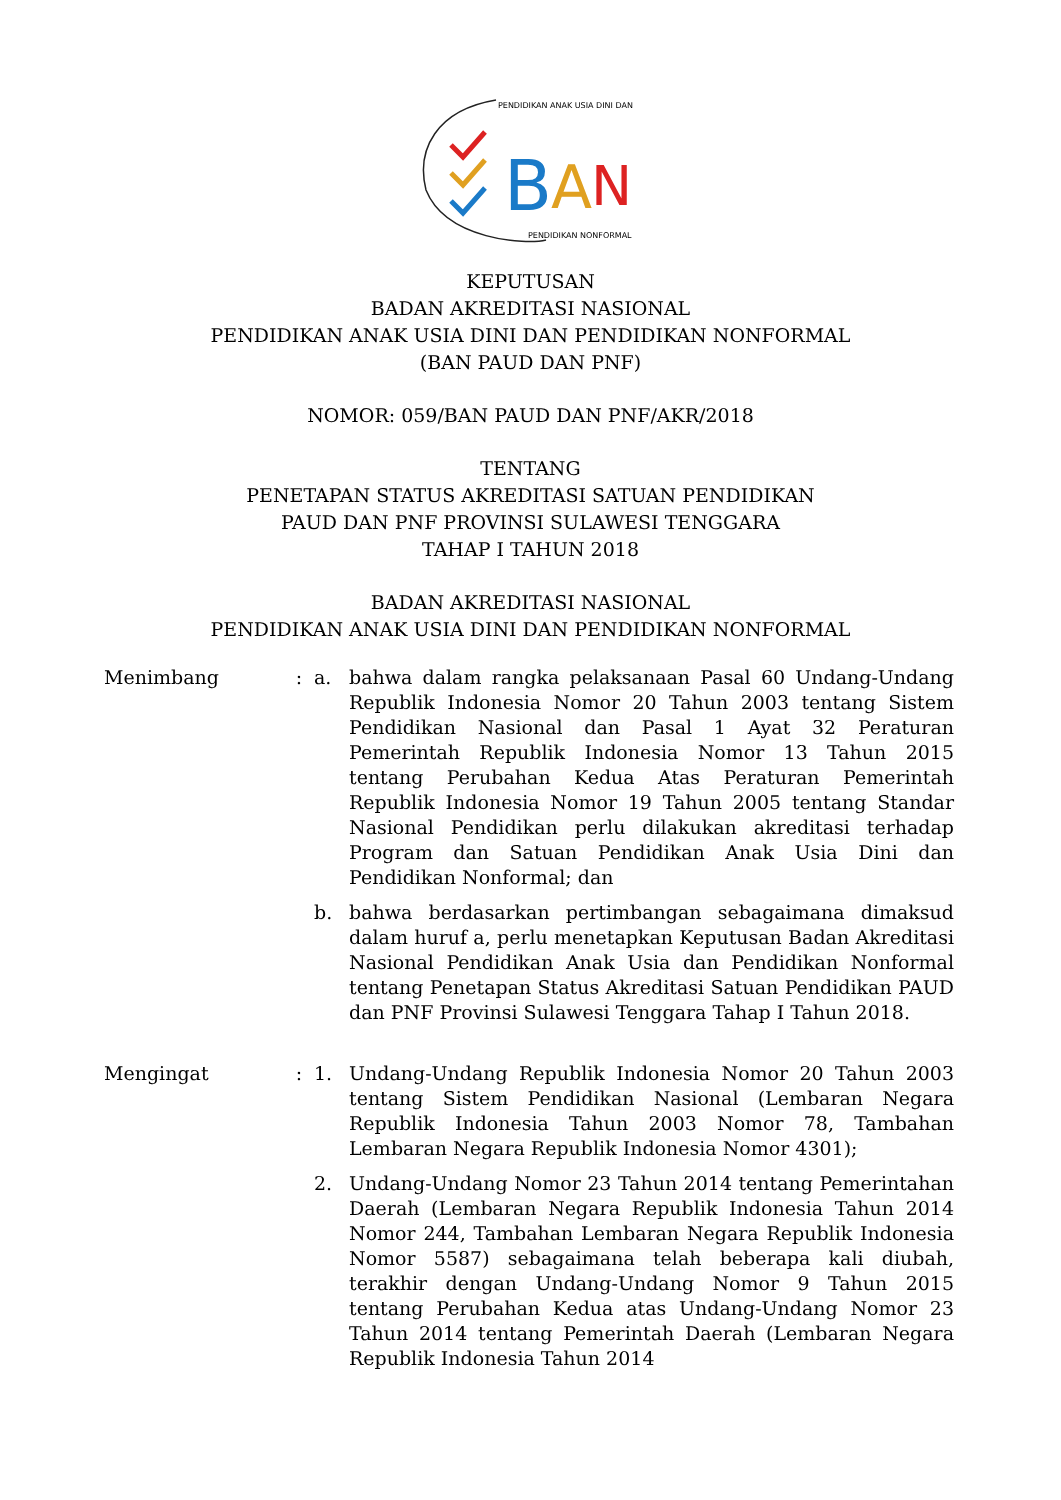PENDIDIKAN ANAK USIA DINI DAN
PENDIDIKAN NONFORMAL
B
A
N
KEPUTUSAN
BADAN AKREDITASI NASIONAL
PENDIDIKAN ANAK USIA DINI DAN PENDIDIKAN NONFORMAL
(BAN PAUD DAN PNF)
NOMOR: 059/BAN PAUD DAN PNF/AKR/2018
TENTANG
PENETAPAN STATUS AKREDITASI SATUAN PENDIDIKAN
PAUD DAN PNF PROVINSI SULAWESI TENGGARA
TAHAP I TAHUN 2018
BADAN AKREDITASI NASIONAL
PENDIDIKAN ANAK USIA DINI DAN PENDIDIKAN NONFORMAL
| Menimbang | : | a. | bahwa dalam rangka pelaksanaan Pasal 60 Undang-Undang Republik Indonesia Nomor 20 Tahun 2003 tentang Sistem Pendidikan Nasional dan Pasal 1 Ayat 32 Peraturan Pemerintah Republik Indonesia Nomor 13 Tahun 2015 tentang Perubahan Kedua Atas Peraturan Pemerintah Republik Indonesia Nomor 19 Tahun 2005 tentang Standar Nasional Pendidikan perlu dilakukan akreditasi terhadap Program dan Satuan Pendidikan Anak Usia Dini dan Pendidikan Nonformal; dan |
| | | b. | bahwa berdasarkan pertimbangan sebagaimana dimaksud dalam huruf a, perlu menetapkan Keputusan Badan Akreditasi Nasional Pendidikan Anak Usia dan Pendidikan Nonformal tentang Penetapan Status Akreditasi Satuan Pendidikan PAUD dan PNF Provinsi Sulawesi Tenggara Tahap I Tahun 2018. |
| Mengingat | : | 1. | Undang-Undang Republik Indonesia Nomor 20 Tahun 2003 tentang Sistem Pendidikan Nasional (Lembaran Negara Republik Indonesia Tahun 2003 Nomor 78, Tambahan Lembaran Negara Republik Indonesia Nomor 4301); |
| | | 2. | Undang-Undang Nomor 23 Tahun 2014 tentang Pemerintahan Daerah (Lembaran Negara Republik Indonesia Tahun 2014 Nomor 244, Tambahan Lembaran Negara Republik Indonesia Nomor 5587) sebagaimana telah beberapa kali diubah, terakhir dengan Undang-Undang Nomor 9 Tahun 2015 tentang Perubahan Kedua atas Undang-Undang Nomor 23 Tahun 2014 tentang Pemerintah Daerah (Lembaran Negara Republik Indonesia Tahun 2014 |